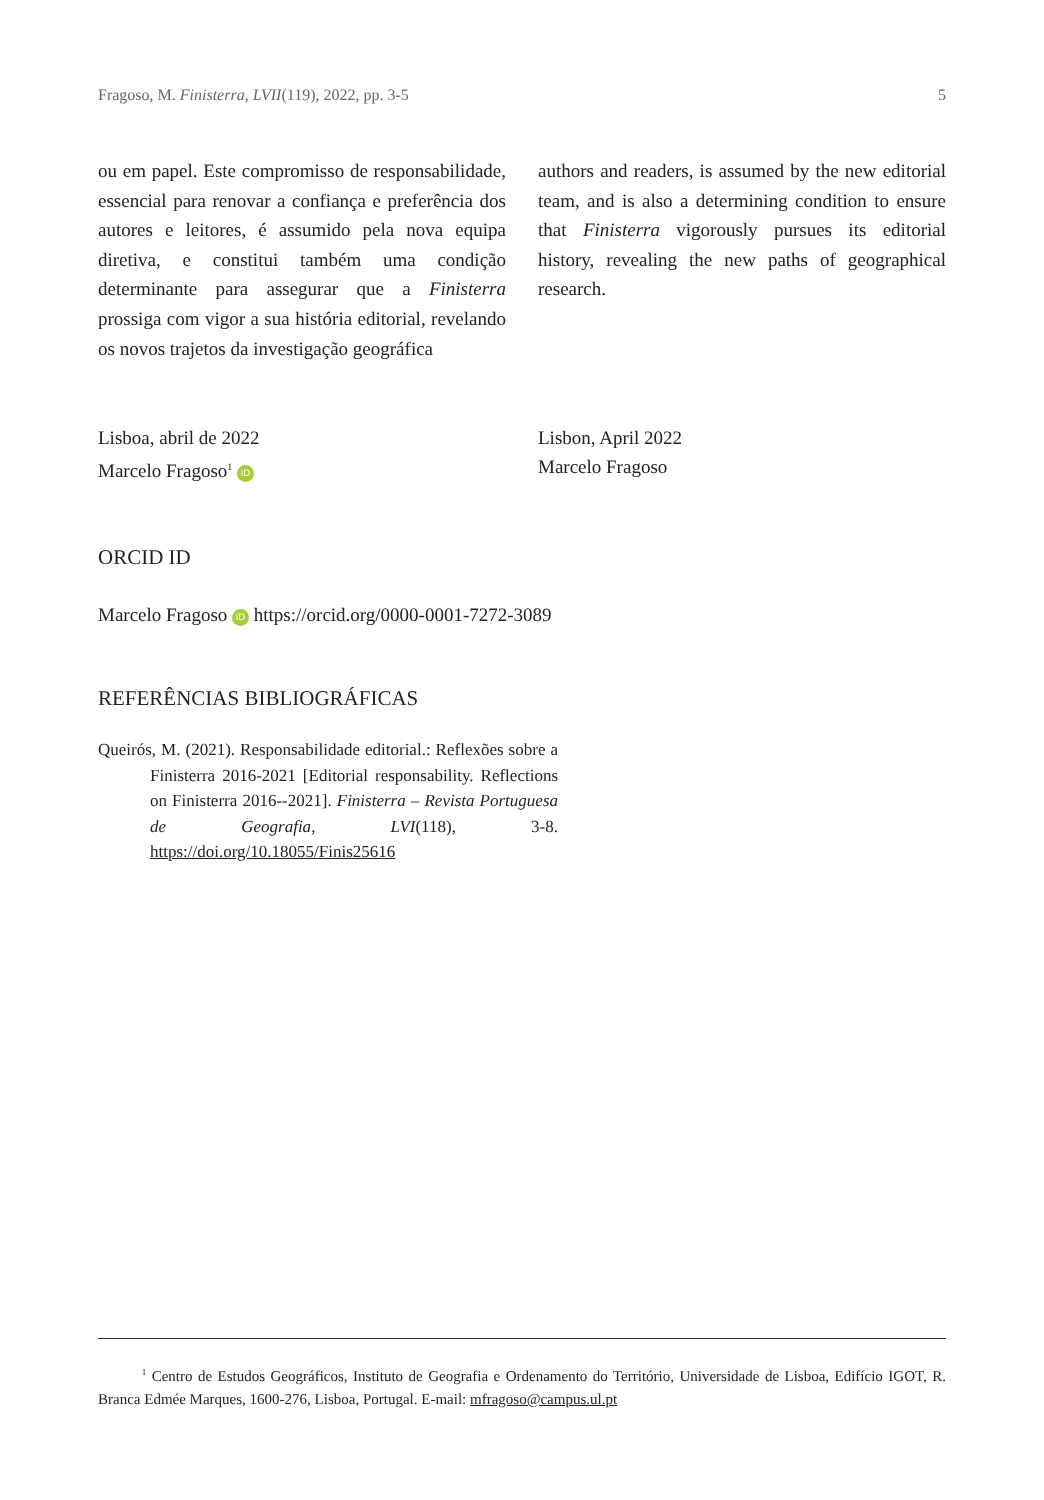Fragoso, M. Finisterra, LVII(119), 2022, pp. 3-5 5
ou em papel. Este compromisso de responsabilidade, essencial para renovar a confiança e preferência dos autores e leitores, é assumido pela nova equipa diretiva, e constitui também uma condição determinante para assegurar que a Finisterra prossiga com vigor a sua história editorial, revelando os novos trajetos da investigação geográfica
authors and readers, is assumed by the new editorial team, and is also a determining condition to ensure that Finisterra vigorously pursues its editorial history, revealing the new paths of geographical research.
Lisboa, abril de 2022
Marcelo Fragoso<sup>1</sup> iD
Lisbon, April 2022
Marcelo Fragoso
ORCID ID
Marcelo Fragoso iD https://orcid.org/0000-0001-7272-3089
REFERÊNCIAS BIBLIOGRÁFICAS
Queirós, M. (2021). Responsabilidade editorial.: Reflexões sobre a Finisterra 2016-2021 [Editorial responsability. Reflections on Finisterra 2016--2021]. Finisterra – Revista Portuguesa de Geografia, LVI(118), 3-8. https://doi.org/10.18055/Finis25616
<sup>1</sup> Centro de Estudos Geográficos, Instituto de Geografia e Ordenamento do Território, Universidade de Lisboa, Edifício IGOT, R. Branca Edmée Marques, 1600-276, Lisboa, Portugal. E-mail: mfragoso@campus.ul.pt